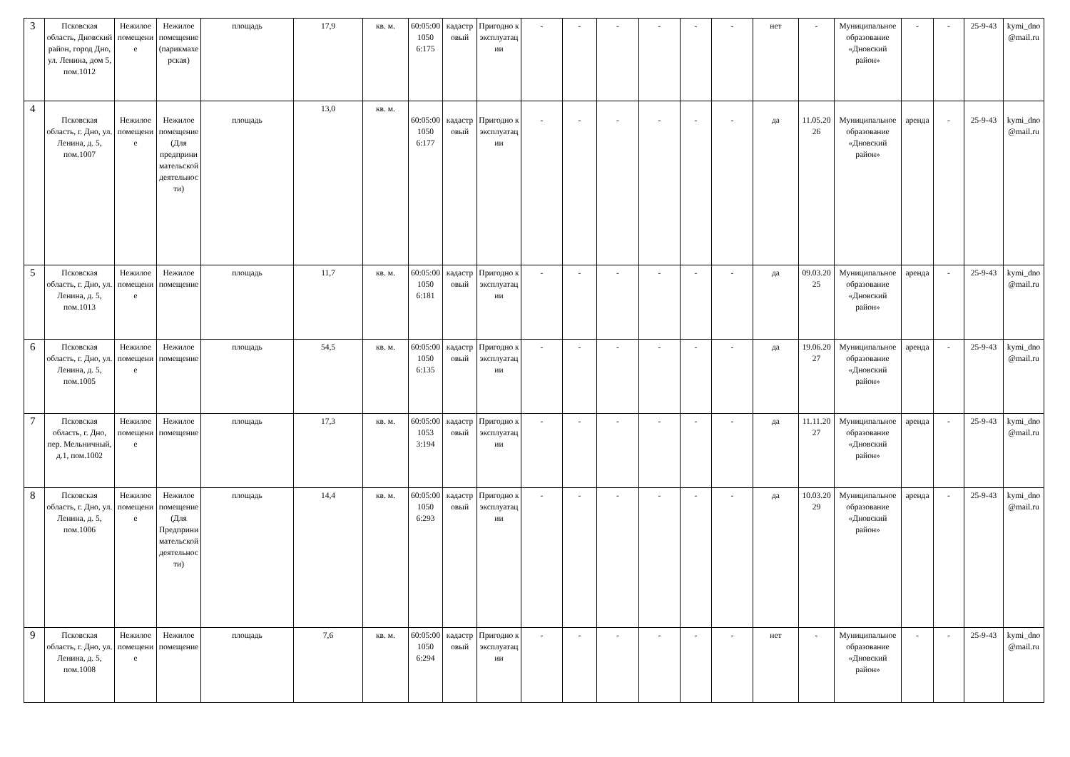| 3 | Псковская область, Дновский район, город Дно, ул. Ленина, дом 5, пом.1012 | Нежилое помещение | Нежилое помещение (парикмахерская) | площадь | 17,9 | кв. м. | 60:05:001050 6:175 | кадастровый | Пригодно к эксплуатации | - | - | - | - | - | - | нет | - | Муниципальное образование «Дновский район» | - | - | 25-9-43 | kymi_dno@mail.ru |
| 4 | Псковская область, г. Дно, ул. Ленина, д. 5, пом.1007 | Нежилое помещение | Нежилое помещение (Для предпринимательской деятельности) | площадь | 13,0 | кв. м. | 60:05:001050 6:177 | кадастровый | Пригодно к эксплуатации | - | - | - | - | - | - | да | 11.05.2026 | Муниципальное образование «Дновский район» | аренда | - | 25-9-43 | kymi_dno@mail.ru |
| 5 | Псковская область, г. Дно, ул. Ленина, д. 5, пом.1013 | Нежилое помещение | Нежилое помещение | площадь | 11,7 | кв. м. | 60:05:001050 6:181 | кадастровый | Пригодно к эксплуатации | - | - | - | - | - | - | да | 09.03.2025 | Муниципальное образование «Дновский район» | аренда | - | 25-9-43 | kymi_dno@mail.ru |
| 6 | Псковская область, г. Дно, ул. Ленина, д. 5, пом.1005 | Нежилое помещение | Нежилое помещение | площадь | 54,5 | кв. м. | 60:05:001050 6:135 | кадастровый | Пригодно к эксплуатации | - | - | - | - | - | - | да | 19.06.2027 | Муниципальное образование «Дновский район» | аренда | - | 25-9-43 | kymi_dno@mail.ru |
| 7 | Псковская область, г. Дно, пер. Мельничный, д.1, пом.1002 | Нежилое помещение | Нежилое помещение | площадь | 17,3 | кв. м. | 60:05:001053 3:194 | кадастровый | Пригодно к эксплуатации | - | - | - | - | - | - | да | 11.11.2027 | Муниципальное образование «Дновский район» | аренда | - | 25-9-43 | kymi_dno@mail.ru |
| 8 | Псковская область, г. Дно, ул. Ленина, д. 5, пом.1006 | Нежилое помещение | Нежилое помещение (Для Предпринимательской деятельности) | площадь | 14,4 | кв. м. | 60:05:001050 6:293 | кадастровый | Пригодно к эксплуатации | - | - | - | - | - | - | да | 10.03.2029 | Муниципальное образование «Дновский район» | аренда | - | 25-9-43 | kymi_dno@mail.ru |
| 9 | Псковская область, г. Дно, ул. Ленина, д. 5, пом.1008 | Нежилое помещение | Нежилое помещение | площадь | 7,6 | кв. м. | 60:05:001050 6:294 | кадастровый | Пригодно к эксплуатации | - | - | - | - | - | - | нет | - | Муниципальное образование «Дновский район» | - | - | 25-9-43 | kymi_dno@mail.ru |